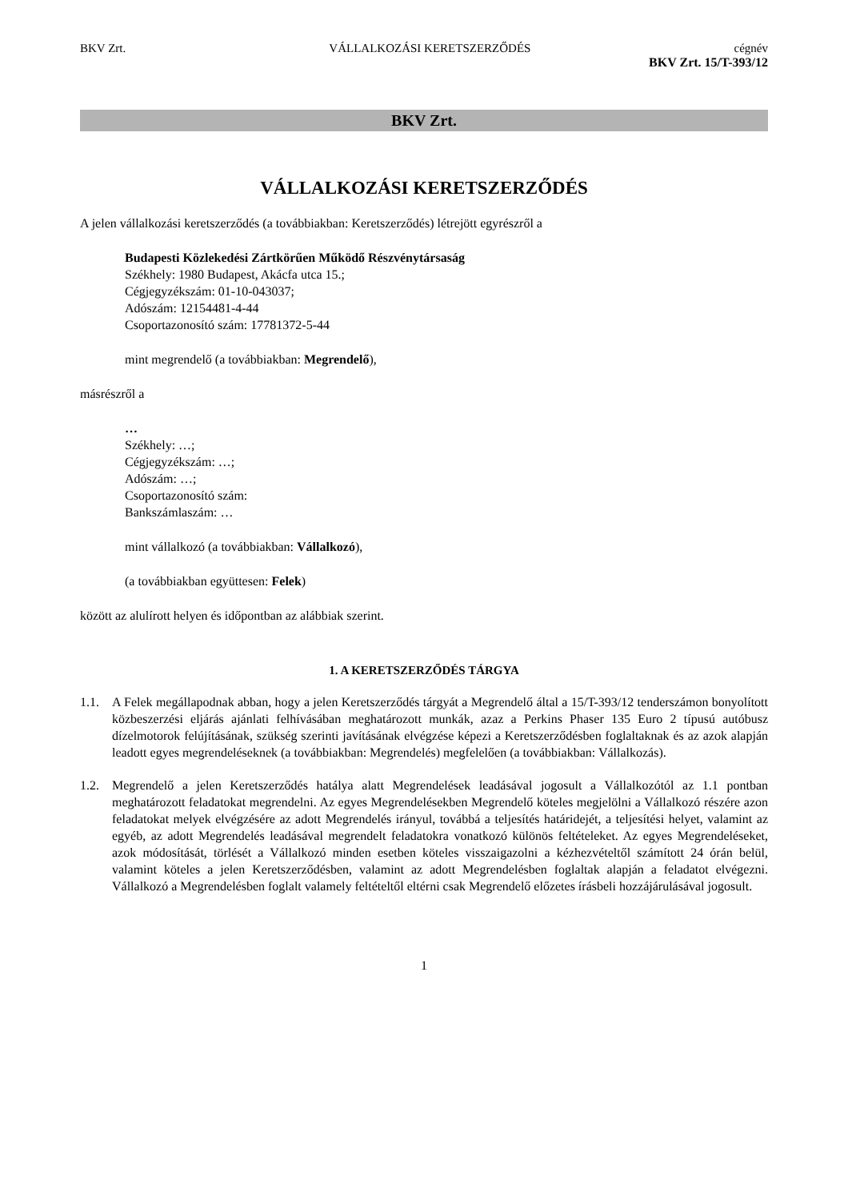BKV Zrt. VÁLLALKOZÁSI KERETSZERZŐDÉS cégnév
BKV Zrt. 15/T-393/12
BKV Zrt.
VÁLLALKOZÁSI KERETSZERZŐDÉS
A jelen vállalkozási keretszerződés (a továbbiakban: Keretszerződés) létrejött egyrészről a
Budapesti Közlekedési Zártkörűen Működő Részvénytársaság
Székhely: 1980 Budapest, Akácfa utca 15.;
Cégjegyzékszám: 01-10-043037;
Adószám: 12154481-4-44
Csoportazonosító szám: 17781372-5-44
mint megrendelő (a továbbiakban: Megrendelő),
másrészről a
…
Székhely: …;
Cégjegyzékszám: …;
Adószám: …;
Csoportazonosító szám:
Bankszámlaszám: …
mint vállalkozó (a továbbiakban: Vállalkozó),
(a továbbiakban együttesen: Felek)
között az alulírott helyen és időpontban az alábbiak szerint.
1. A KERETSZERZŐDÉS TÁRGYA
1.1. A Felek megállapodnak abban, hogy a jelen Keretszerződés tárgyát a Megrendelő által a 15/T-393/12 tenderszámon bonyolított közbeszerzési eljárás ajánlati felhívásában meghatározott munkák, azaz a Perkins Phaser 135 Euro 2 típusú autóbusz dízelmotorok felújításának, szükség szerinti javításának elvégzése képezi a Keretszerződésben foglaltaknak és az azok alapján leadott egyes megrendeléseknek (a továbbiakban: Megrendelés) megfelelően (a továbbiakban: Vállalkozás).
1.2. Megrendelő a jelen Keretszerződés hatálya alatt Megrendelések leadásával jogosult a Vállalkozótól az 1.1 pontban meghatározott feladatokat megrendelni. Az egyes Megrendelésekben Megrendelő köteles megjelölni a Vállalkozó részére azon feladatokat melyek elvégzésére az adott Megrendelés irányul, továbbá a teljesítés határidejét, a teljesítési helyet, valamint az egyéb, az adott Megrendelés leadásával megrendelt feladatokra vonatkozó különös feltételeket. Az egyes Megrendeléseket, azok módosítását, törlését a Vállalkozó minden esetben köteles visszaigazolni a kézhezvételtől számított 24 órán belül, valamint köteles a jelen Keretszerződésben, valamint az adott Megrendelésben foglaltak alapján a feladatot elvégezni. Vállalkozó a Megrendelésben foglalt valamely feltételtől eltérni csak Megrendelő előzetes írásbeli hozzájárulásával jogosult.
1